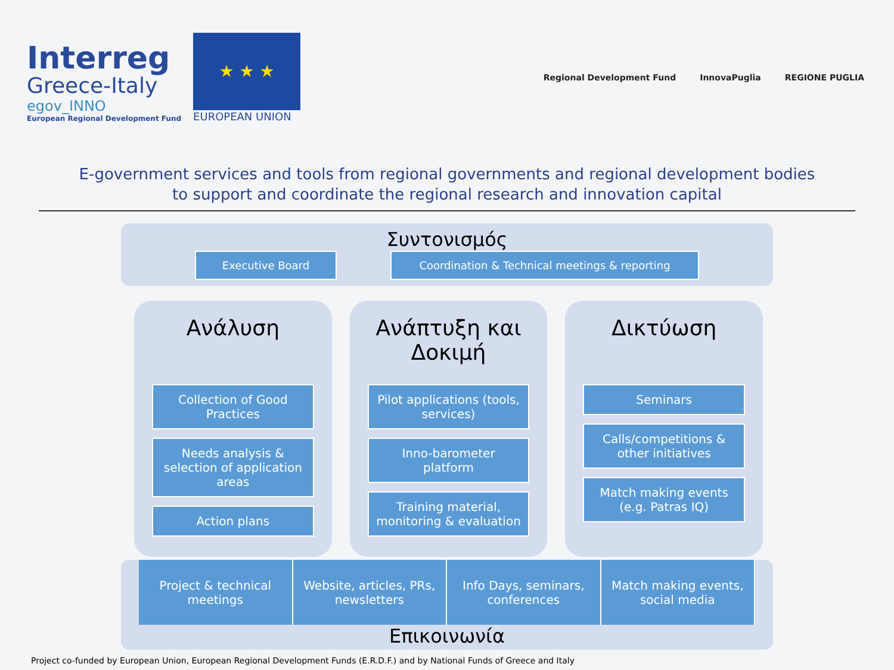Interreg
Greece-Italy
egov_INNO
European Regional Development Fund
★ ★ ★
EUROPEAN UNION
Regional Development Fund InnovaPuglia REGIONE PUGLIA
E-government services and tools from regional governments and regional development bodies
to support and coordinate the regional research and innovation capital
Συντονισμός
Executive Board Coordination & Technical meetings & reporting
Ανάλυση
Collection of Good Practices
Needs analysis & selection of application areas
Action plans
Ανάπτυξη και Δοκιμή
Pilot applications (tools, services)
Inno-barometer platform
Training material, monitoring & evaluation
Δικτύωση
Seminars
Calls/competitions & other initiatives
Match making events (e.g. Patras IQ)
Project & technical meetings Website, articles, PRs, newsletters
Info Days, seminars, conferences
Match making events, social media
Επικοινωνία
Project co-funded by European Union, European Regional Development Funds (E.R.D.F.) and by National Funds of Greece and Italy